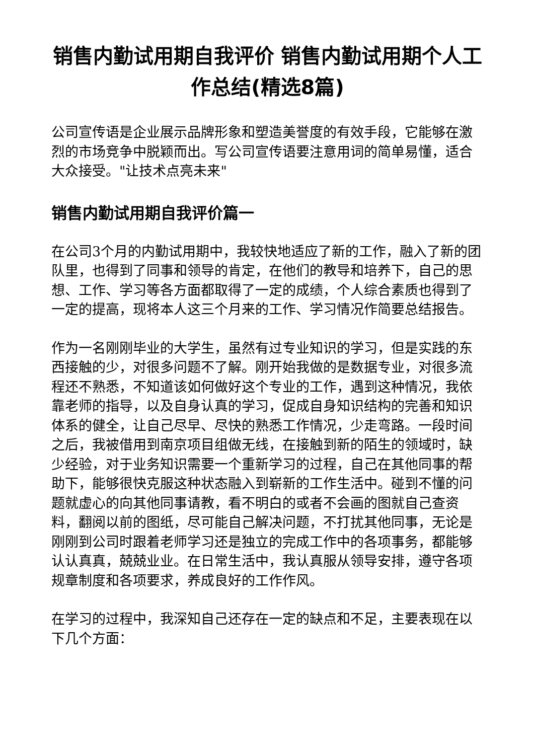销售内勤试用期自我评价 销售内勤试用期个人工作总结(精选8篇)
公司宣传语是企业展示品牌形象和塑造美誉度的有效手段，它能够在激烈的市场竞争中脱颖而出。写公司宣传语要注意用词的简单易懂，适合大众接受。"让技术点亮未来"
销售内勤试用期自我评价篇一
在公司3个月的内勤试用期中，我较快地适应了新的工作，融入了新的团队里，也得到了同事和领导的肯定，在他们的教导和培养下，自己的思想、工作、学习等各方面都取得了一定的成绩，个人综合素质也得到了一定的提高，现将本人这三个月来的工作、学习情况作简要总结报告。
作为一名刚刚毕业的大学生，虽然有过专业知识的学习，但是实践的东西接触的少，对很多问题不了解。刚开始我做的是数据专业，对很多流程还不熟悉，不知道该如何做好这个专业的工作，遇到这种情况，我依靠老师的指导，以及自身认真的学习，促成自身知识结构的完善和知识体系的健全，让自己尽早、尽快的熟悉工作情况，少走弯路。一段时间之后，我被借用到南京项目组做无线，在接触到新的陌生的领域时，缺少经验，对于业务知识需要一个重新学习的过程，自己在其他同事的帮助下，能够很快克服这种状态融入到崭新的工作生活中。碰到不懂的问题就虚心的向其他同事请教，看不明白的或者不会画的图就自己查资料，翻阅以前的图纸，尽可能自己解决问题，不打扰其他同事，无论是刚刚到公司时跟着老师学习还是独立的完成工作中的各项事务，都能够认认真真，兢兢业业。在日常生活中，我认真服从领导安排，遵守各项规章制度和各项要求，养成良好的工作作风。
在学习的过程中，我深知自己还存在一定的缺点和不足，主要表现在以下几个方面：